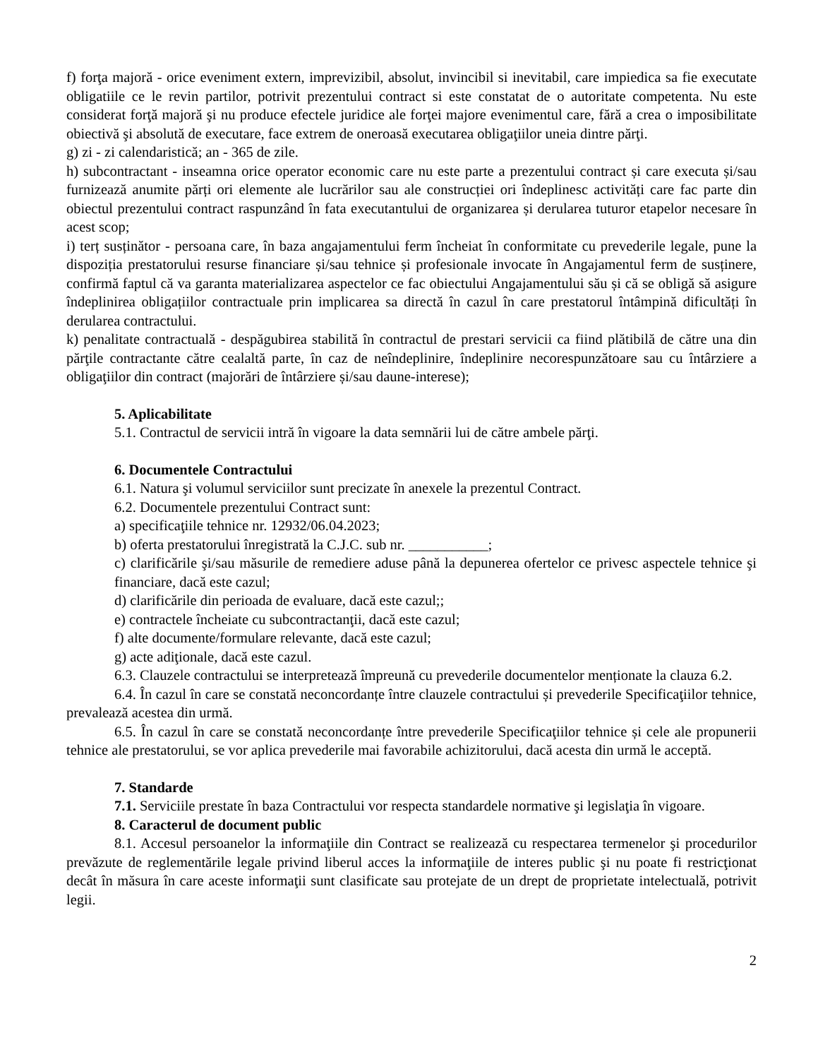f) forţa majoră - orice eveniment extern, imprevizibil, absolut, invincibil si inevitabil, care impiedica sa fie executate obligatiile ce le revin partilor, potrivit prezentului contract si este constatat de o autoritate competenta. Nu este considerat forţă majoră şi nu produce efectele juridice ale forţei majore evenimentul care, fără a crea o imposibilitate obiectivă şi absolută de executare, face extrem de oneroasă executarea obligaţiilor uneia dintre părţi.
g) zi - zi calendaristică; an - 365 de zile.
h) subcontractant - inseamna orice operator economic care nu este parte a prezentului contract și care executa și/sau furnizează anumite părți ori elemente ale lucrărilor sau ale construcției ori îndeplinesc activități care fac parte din obiectul prezentului contract raspunzând în fata executantului de organizarea și derularea tuturor etapelor necesare în acest scop;
i) terț susținător - persoana care, în baza angajamentului ferm încheiat în conformitate cu prevederile legale, pune la dispoziția prestatorului resurse financiare și/sau tehnice și profesionale invocate în Angajamentul ferm de susținere, confirmă faptul că va garanta materializarea aspectelor ce fac obiectului Angajamentului său și că se obligă să asigure îndeplinirea obligațiilor contractuale prin implicarea sa directă în cazul în care prestatorul întâmpină dificultăți în derularea contractului.
k) penalitate contractuală - despăgubirea stabilită în contractul de prestari servicii ca fiind plătibilă de către una din părţile contractante către cealaltă parte, în caz de neîndeplinire, îndeplinire necorespunzătoare sau cu întârziere a obligaţiilor din contract (majorări de întârziere și/sau daune-interese);
5. Aplicabilitate
5.1. Contractul de servicii intră în vigoare la data semnării lui de către ambele părţi.
6. Documentele Contractului
6.1. Natura şi volumul serviciilor sunt precizate în anexele la prezentul Contract.
6.2. Documentele prezentului Contract sunt:
a) specificaţiile tehnice nr. 12932/06.04.2023;
b) oferta prestatorului înregistrată la C.J.C. sub nr. ___________;
c) clarificările şi/sau măsurile de remediere aduse până la depunerea ofertelor ce privesc aspectele tehnice şi financiare, dacă este cazul;
d) clarificările din perioada de evaluare, dacă este cazul;;
e) contractele încheiate cu subcontractanţii, dacă este cazul;
f) alte documente/formulare relevante, dacă este cazul;
g) acte adiţionale, dacă este cazul.
6.3. Clauzele contractului se interpretează împreună cu prevederile documentelor menționate la clauza 6.2.
6.4. În cazul în care se constată neconcordanțe între clauzele contractului și prevederile Specificaţiilor tehnice, prevalează acestea din urmă.
6.5. În cazul în care se constată neconcordanțe între prevederile Specificaţiilor tehnice și cele ale propunerii tehnice ale prestatorului, se vor aplica prevederile mai favorabile achizitorului, dacă acesta din urmă le acceptă.
7. Standarde
7.1. Serviciile prestate în baza Contractului vor respecta standardele normative şi legislaţia în vigoare.
8. Caracterul de document public
8.1. Accesul persoanelor la informaţiile din Contract se realizează cu respectarea termenelor şi procedurilor prevăzute de reglementările legale privind liberul acces la informaţiile de interes public şi nu poate fi restricţionat decât în măsura în care aceste informaţii sunt clasificate sau protejate de un drept de proprietate intelectuală, potrivit legii.
2